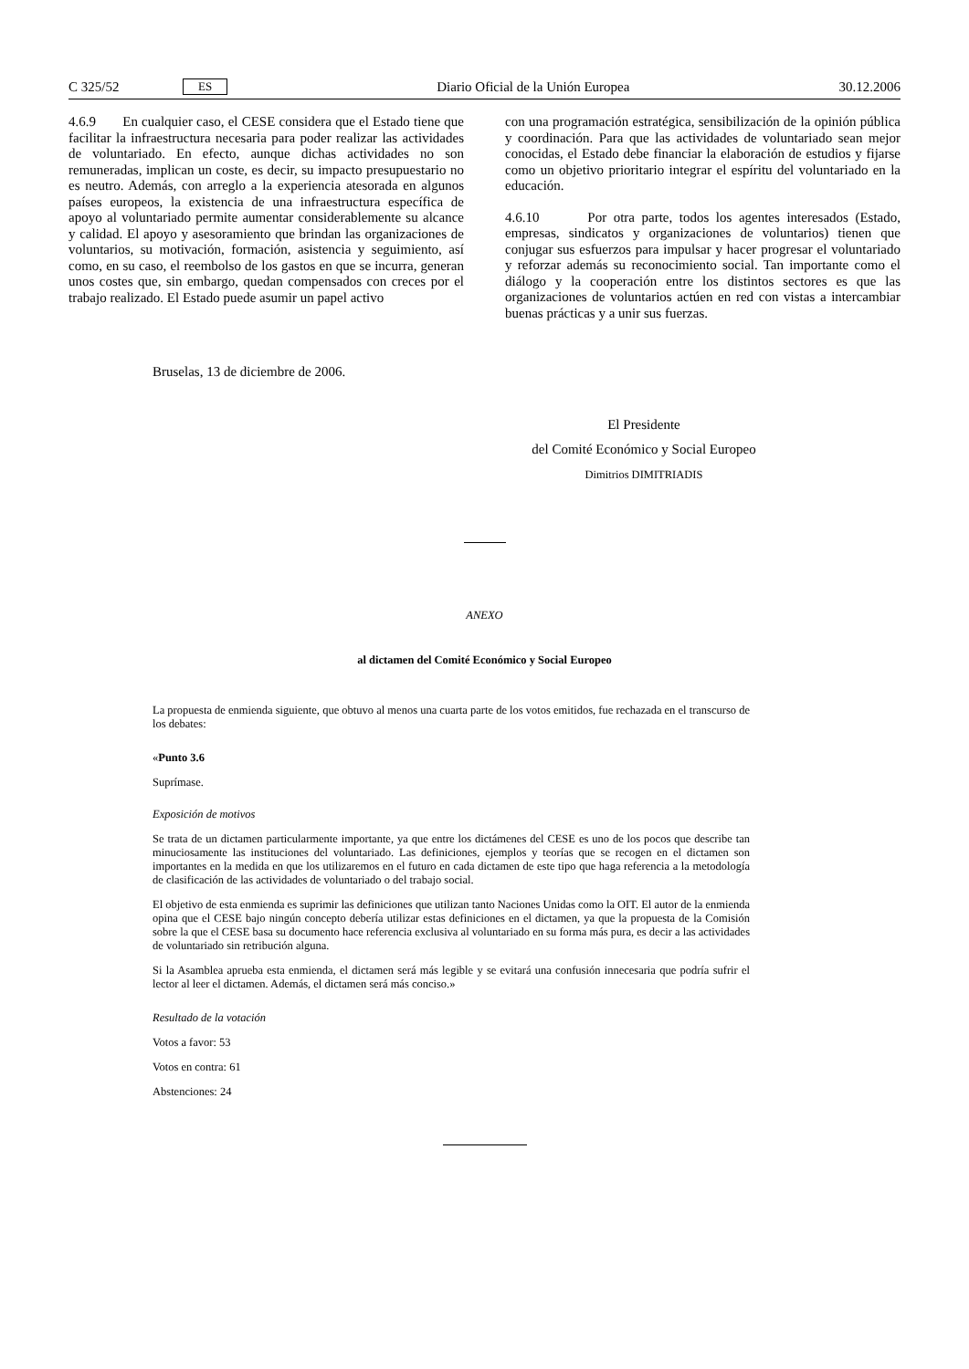C 325/52 ES Diario Oficial de la Unión Europea 30.12.2006
4.6.9 En cualquier caso, el CESE considera que el Estado tiene que facilitar la infraestructura necesaria para poder realizar las actividades de voluntariado. En efecto, aunque dichas actividades no son remuneradas, implican un coste, es decir, su impacto presupuestario no es neutro. Además, con arreglo a la experiencia atesorada en algunos países europeos, la existencia de una infraestructura específica de apoyo al voluntariado permite aumentar considerablemente su alcance y calidad. El apoyo y asesoramiento que brindan las organizaciones de voluntarios, su motivación, formación, asistencia y seguimiento, así como, en su caso, el reembolso de los gastos en que se incurra, generan unos costes que, sin embargo, quedan compensados con creces por el trabajo realizado. El Estado puede asumir un papel activo
con una programación estratégica, sensibilización de la opinión pública y coordinación. Para que las actividades de voluntariado sean mejor conocidas, el Estado debe financiar la elaboración de estudios y fijarse como un objetivo prioritario integrar el espíritu del voluntariado en la educación.
4.6.10 Por otra parte, todos los agentes interesados (Estado, empresas, sindicatos y organizaciones de voluntarios) tienen que conjugar sus esfuerzos para impulsar y hacer progresar el voluntariado y reforzar además su reconocimiento social. Tan importante como el diálogo y la cooperación entre los distintos sectores es que las organizaciones de voluntarios actúen en red con vistas a intercambiar buenas prácticas y a unir sus fuerzas.
Bruselas, 13 de diciembre de 2006.
El Presidente
del Comité Económico y Social Europeo
Dimitrios DIMITRIADIS
ANEXO
al dictamen del Comité Económico y Social Europeo
La propuesta de enmienda siguiente, que obtuvo al menos una cuarta parte de los votos emitidos, fue rechazada en el transcurso de los debates:
«Punto 3.6
Suprímase.
Exposición de motivos
Se trata de un dictamen particularmente importante, ya que entre los dictámenes del CESE es uno de los pocos que describe tan minuciosamente las instituciones del voluntariado. Las definiciones, ejemplos y teorías que se recogen en el dictamen son importantes en la medida en que los utilizaremos en el futuro en cada dictamen de este tipo que haga referencia a la metodología de clasificación de las actividades de voluntariado o del trabajo social.
El objetivo de esta enmienda es suprimir las definiciones que utilizan tanto Naciones Unidas como la OIT. El autor de la enmienda opina que el CESE bajo ningún concepto debería utilizar estas definiciones en el dictamen, ya que la propuesta de la Comisión sobre la que el CESE basa su documento hace referencia exclusiva al voluntariado en su forma más pura, es decir a las actividades de voluntariado sin retribución alguna.
Si la Asamblea aprueba esta enmienda, el dictamen será más legible y se evitará una confusión innecesaria que podría sufrir el lector al leer el dictamen. Además, el dictamen será más conciso.»
Resultado de la votación
Votos a favor: 53
Votos en contra: 61
Abstenciones: 24